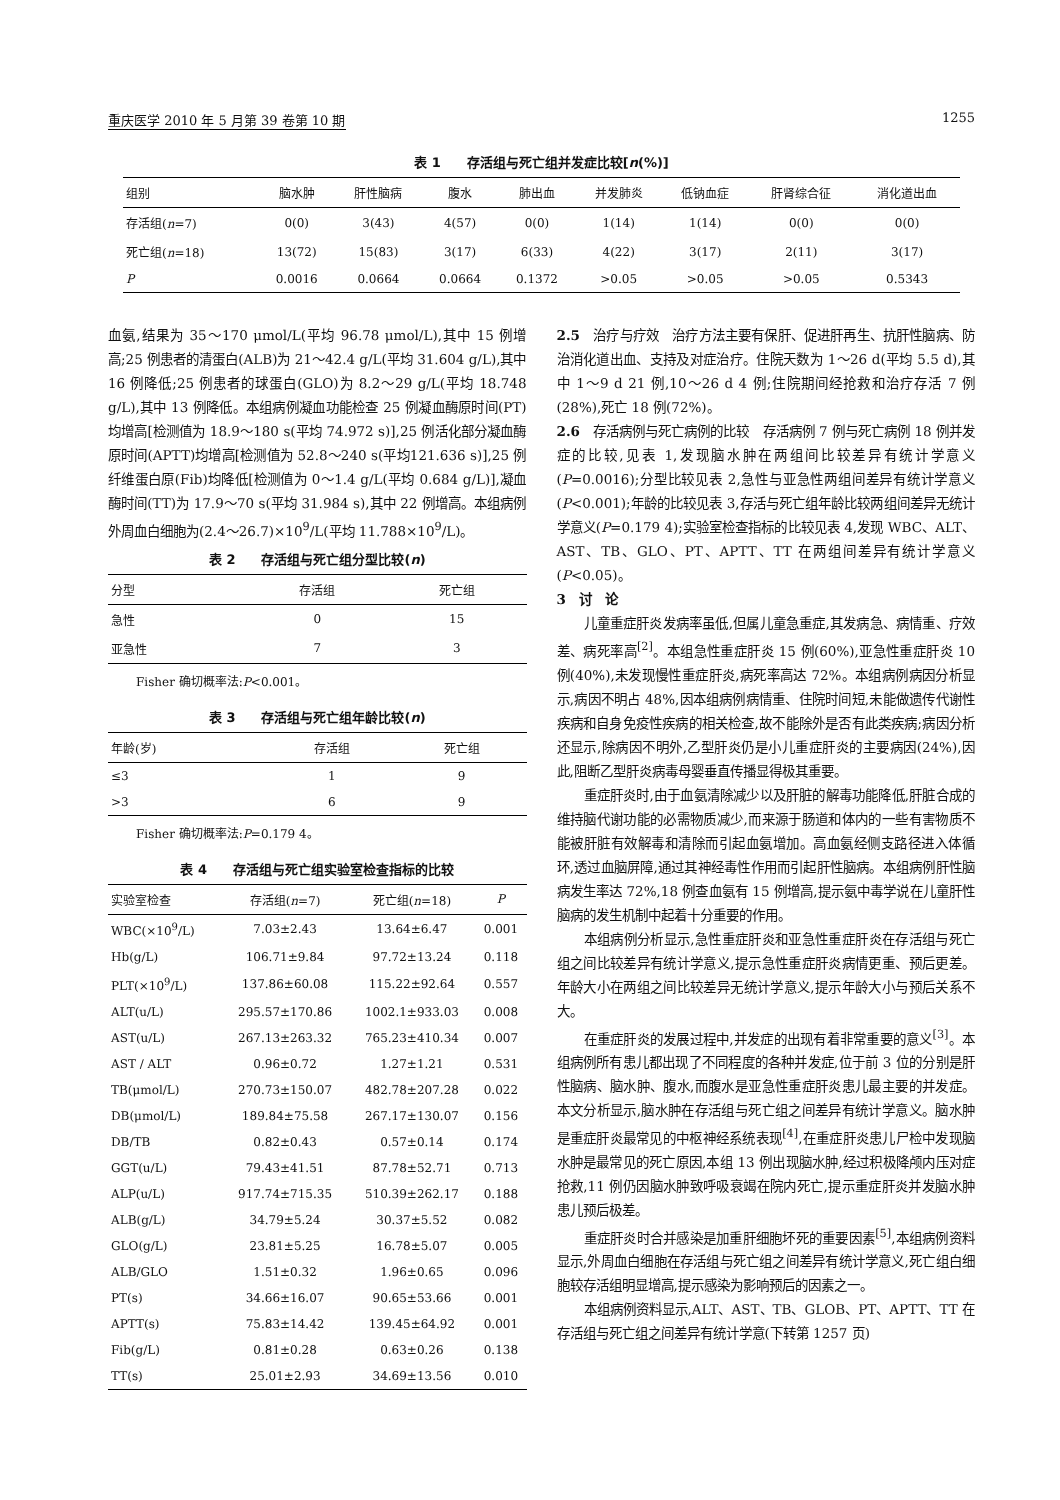重庆医学 2010 年 5 月第 39 卷第 10 期 1255
表 1　　存活组与死亡组并发症比较[n(%)]
| 组别 | 脑水肿 | 肝性脑病 | 腹水 | 肺出血 | 并发肺炎 | 低钠血症 | 肝肾综合征 | 消化道出血 |
| --- | --- | --- | --- | --- | --- | --- | --- | --- |
| 存活组( n =7) | 0(0) | 3(43) | 4(57) | 0(0) | 1(14) | 1(14) | 0(0) | 0(0) |
| 死亡组( n =18) | 13(72) | 15(83) | 3(17) | 6(33) | 4(22) | 3(17) | 2(11) | 3(17) |
| P | 0.0016 | 0.0664 | 0.0664 | 0.1372 | >0.05 | >0.05 | >0.05 | 0.5343 |
血氨,结果为 35～170 μmol/L(平均 96.78 μmol/L),其中 15 例增高;25 例患者的清蛋白(ALB)为 21～42.4 g/L(平均 31.604 g/L),其中 16 例降低;25 例患者的球蛋白(GLO)为 8.2～29 g/L(平均 18.748 g/L),其中 13 例降低。本组病例凝血功能检查 25 例凝血酶原时间(PT)均增高[检测值为 18.9～180 s(平均 74.972 s)],25 例活化部分凝血酶原时间(APTT)均增高[检测值为 52.8～240 s(平均121.636 s)],25 例纤维蛋白原(Fib)均降低[检测值为 0～1.4 g/L(平均 0.684 g/L)],凝血酶时间(TT)为 17.9～70 s(平均 31.984 s),其中 22 例增高。本组病例外周血白细胞为(2.4～26.7)×10<sup>9</sup>/L(平均 11.788×10<sup>9</sup>/L)。
表 2　　存活组与死亡组分型比较(n)
| 分型 | 存活组 | 死亡组 |
| --- | --- | --- |
| 急性 | 0 | 15 |
| 亚急性 | 7 | 3 |
Fisher 确切概率法:P<0.001。
表 3　　存活组与死亡组年龄比较(n)
| 年龄(岁) | 存活组 | 死亡组 |
| --- | --- | --- |
| ≤3 | 1 | 9 |
| >3 | 6 | 9 |
Fisher 确切概率法:P=0.179 4。
表 4　　存活组与死亡组实验室检查指标的比较
| 实验室检查 | 存活组( n =7) | 死亡组( n =18) | P |
| --- | --- | --- | --- |
| WBC(×10<sup>9</sup>/L) | 7.03±2.43 | 13.64±6.47 | 0.001 |
| Hb(g/L) | 106.71±9.84 | 97.72±13.24 | 0.118 |
| PLT(×10<sup>9</sup>/L) | 137.86±60.08 | 115.22±92.64 | 0.557 |
| ALT(u/L) | 295.57±170.86 | 1002.1±933.03 | 0.008 |
| AST(u/L) | 267.13±263.32 | 765.23±410.34 | 0.007 |
| AST / ALT | 0.96±0.72 | 1.27±1.21 | 0.531 |
| TB(μmol/L) | 270.73±150.07 | 482.78±207.28 | 0.022 |
| DB(μmol/L) | 189.84±75.58 | 267.17±130.07 | 0.156 |
| DB/TB | 0.82±0.43 | 0.57±0.14 | 0.174 |
| GGT(u/L) | 79.43±41.51 | 87.78±52.71 | 0.713 |
| ALP(u/L) | 917.74±715.35 | 510.39±262.17 | 0.188 |
| ALB(g/L) | 34.79±5.24 | 30.37±5.52 | 0.082 |
| GLO(g/L) | 23.81±5.25 | 16.78±5.07 | 0.005 |
| ALB/GLO | 1.51±0.32 | 1.96±0.65 | 0.096 |
| PT(s) | 34.66±16.07 | 90.65±53.66 | 0.001 |
| APTT(s) | 75.83±14.42 | 139.45±64.92 | 0.001 |
| Fib(g/L) | 0.81±0.28 | 0.63±0.26 | 0.138 |
| TT(s) | 25.01±2.93 | 34.69±13.56 | 0.010 |
2.5　治疗与疗效　治疗方法主要有保肝、促进肝再生、抗肝性脑病、防治消化道出血、支持及对症治疗。住院天数为 1～26 d(平均 5.5 d),其中 1～9 d 21 例,10～26 d 4 例;住院期间经抢救和治疗存活 7 例(28%),死亡 18 例(72%)。
2.6　存活病例与死亡病例的比较　存活病例 7 例与死亡病例 18 例并发症的比较,见表 1,发现脑水肿在两组间比较差异有统计学意义(P=0.0016);分型比较见表 2,急性与亚急性两组间差异有统计学意义(P<0.001);年龄的比较见表 3,存活与死亡组年龄比较两组间差异无统计学意义(P=0.179 4);实验室检查指标的比较见表 4,发现 WBC、ALT、AST、TB、GLO、PT、APTT、TT 在两组间差异有统计学意义(P<0.05)。
3　讨　论
儿童重症肝炎发病率虽低,但属儿童急重症,其发病急、病情重、疗效差、病死率高<sup>[2]</sup>。本组急性重症肝炎 15 例(60%),亚急性重症肝炎 10 例(40%),未发现慢性重症肝炎,病死率高达 72%。本组病例病因分析显示,病因不明占 48%,因本组病例病情重、住院时间短,未能做遗传代谢性疾病和自身免疫性疾病的相关检查,故不能除外是否有此类疾病;病因分析还显示,除病因不明外,乙型肝炎仍是小儿重症肝炎的主要病因(24%),因此,阻断乙型肝炎病毒母婴垂直传播显得极其重要。
重症肝炎时,由于血氨清除减少以及肝脏的解毒功能降低,肝脏合成的维持脑代谢功能的必需物质减少,而来源于肠道和体内的一些有害物质不能被肝脏有效解毒和清除而引起血氨增加。高血氨经侧支路径进入体循环,透过血脑屏障,通过其神经毒性作用而引起肝性脑病。本组病例肝性脑病发生率达 72%,18 例查血氨有 15 例增高,提示氨中毒学说在儿童肝性脑病的发生机制中起着十分重要的作用。
本组病例分析显示,急性重症肝炎和亚急性重症肝炎在存活组与死亡组之间比较差异有统计学意义,提示急性重症肝炎病情更重、预后更差。年龄大小在两组之间比较差异无统计学意义,提示年龄大小与预后关系不大。
在重症肝炎的发展过程中,并发症的出现有着非常重要的意义<sup>[3]</sup>。本组病例所有患儿都出现了不同程度的各种并发症,位于前 3 位的分别是肝性脑病、脑水肿、腹水,而腹水是亚急性重症肝炎患儿最主要的并发症。本文分析显示,脑水肿在存活组与死亡组之间差异有统计学意义。脑水肿是重症肝炎最常见的中枢神经系统表现<sup>[4]</sup>,在重症肝炎患儿尸检中发现脑水肿是最常见的死亡原因,本组 13 例出现脑水肿,经过积极降颅内压对症抢救,11 例仍因脑水肿致呼吸衰竭在院内死亡,提示重症肝炎并发脑水肿患儿预后极差。
重症肝炎时合并感染是加重肝细胞坏死的重要因素<sup>[5]</sup>,本组病例资料显示,外周血白细胞在存活组与死亡组之间差异有统计学意义,死亡组白细胞较存活组明显增高,提示感染为影响预后的因素之一。
本组病例资料显示,ALT、AST、TB、GLOB、PT、APTT、TT 在存活组与死亡组之间差异有统计学意(下转第 1257 页)